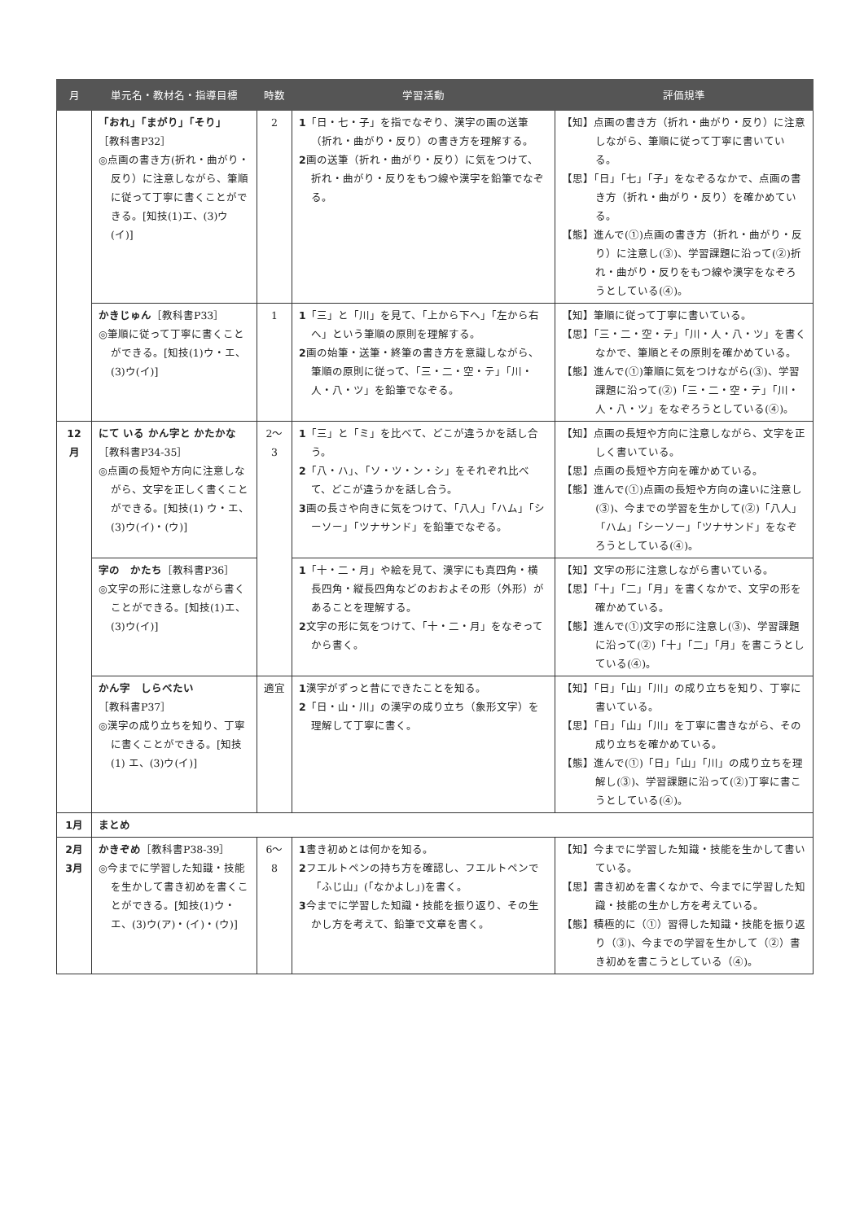| 月 | 単元名・教材名・指導目標 | 時数 | 学習活動 | 評価規準 |
| --- | --- | --- | --- | --- |
| | 「おれ」「まがり」「そり」 ［教科書P32］ ◎点画の書き方(折れ・曲がり・反り）に注意しながら、筆順に従って丁寧に書くことができる。[知技(1)エ、(3)ウ(イ)] | 2 | 1 「日・七・子」を指でなぞり、漢字の画の送筆（折れ・曲がり・反り）の書き方を理解する。 2 画の送筆（折れ・曲がり・反り）に気をつけて、折れ・曲がり・反りをもつ線や漢字を鉛筆でなぞる。 | 【知】点画の書き方（折れ・曲がり・反り）に注意しながら、筆順に従って丁寧に書いている。 【思】「日」「七」「子」をなぞるなかで、点画の書き方（折れ・曲がり・反り）を確かめている。 【態】進んで(①)点画の書き方（折れ・曲がり・反り）に注意し(③)、学習課題に沿って(②)折れ・曲がり・反りをもつ線や漢字をなぞろうとしている(④)。 |
| | かきじゅん ［教科書P33］ ◎筆順に従って丁寧に書くことができる。[知技(1)ウ・エ、(3)ウ(イ)] | 1 | 1 「三」と「川」を見て、「上から下へ」「左から右へ」という筆順の原則を理解する。 2 画の始筆・送筆・終筆の書き方を意識しながら、筆順の原則に従って、「三・二・空・テ」「川・人・八・ツ」を鉛筆でなぞる。 | 【知】筆順に従って丁寧に書いている。 【思】「三・二・空・テ」「川・人・八・ツ」を書くなかで、筆順とその原則を確かめている。 【態】進んで(①)筆順に気をつけながら(③)、学習課題に沿って(②)「三・二・空・テ」「川・人・八・ツ」をなぞろうとしている(④)。 |
| 12月 | にて いる かん字と かたかな ［教科書P34-35］ ◎点画の長短や方向に注意しながら、文字を正しく書くことができる。[知技(1) ウ・エ、(3)ウ(イ)・(ウ)] | 2～3 | 1 「三」と「ミ」を比べて、どこが違うかを話し合う。 2 「八・ハ」、「ソ・ツ・ン・シ」をそれぞれ比べて、どこが違うかを話し合う。 3 画の長さや向きに気をつけて、「八人」「ハム」「シーソー」「ツナサンド」を鉛筆でなぞる。 | 【知】点画の長短や方向に注意しながら、文字を正しく書いている。 【思】点画の長短や方向を確かめている。 【態】進んで(①)点画の長短や方向の違いに注意し(③)、今までの学習を生かして(②)「八人」「ハム」「シーソー」「ツナサンド」をなぞろうとしている(④)。 |
| | 字の かたち ［教科書P36］ ◎文字の形に注意しながら書くことができる。[知技(1)エ、(3)ウ(イ)] | | 1 「十・二・月」や絵を見て、漢字にも真四角・横長四角・縦長四角などのおおよその形（外形）があることを理解する。 2 文字の形に気をつけて、「十・二・月」をなぞってから書く。 | 【知】文字の形に注意しながら書いている。 【思】「十」「二」「月」を書くなかで、文字の形を確かめている。 【態】進んで(①)文字の形に注意し(③)、学習課題に沿って(②)「十」「二」「月」を書こうとしている(④)。 |
| | かん字 しらべたい ［教科書P37］ ◎漢字の成り立ちを知り、丁寧に書くことができる。[知技(1) エ、(3)ウ(イ)] | 適宜 | 1 漢字がずっと昔にできたことを知る。 2 「日・山・川」の漢字の成り立ち（象形文字）を理解して丁寧に書く。 | 【知】「日」「山」「川」の成り立ちを知り、丁寧に書いている。 【思】「日」「山」「川」を丁寧に書きながら、その成り立ちを確かめている。 【態】進んで(①)「日」「山」「川」の成り立ちを理解し(③)、学習課題に沿って(②)丁寧に書こうとしている(④)。 |
| 1月 | まとめ | | | |
| 2月 3月 | かきぞめ ［教科書P38-39］ ◎今までに学習した知識・技能を生かして書き初めを書くことができる。[知技(1)ウ・エ、(3)ウ(ア)・(イ)・(ウ)] | 6～8 | 1 書き初めとは何かを知る。 2 フエルトペンの持ち方を確認し、フエルトペンで「ふじ山」(「なかよし」)を書く。 3 今までに学習した知識・技能を振り返り、その生かし方を考えて、鉛筆で文章を書く。 | 【知】今までに学習した知識・技能を生かして書いている。 【思】書き初めを書くなかで、今までに学習した知識・技能の生かし方を考えている。 【態】積極的に（①）習得した知識・技能を振り返り（③)、今までの学習を生かして（②）書き初めを書こうとしている（④)。 |